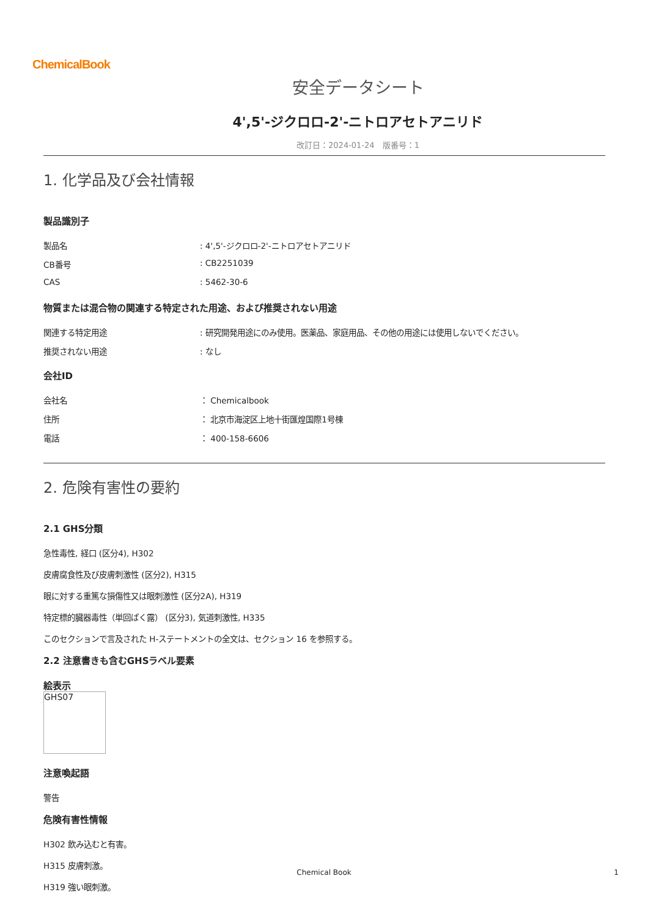ChemicalBook
安全データシート
4',5'-ジクロロ-2'-ニトロアセトアニリド
改訂日：2024-01-24　版番号：1
1. 化学品及び会社情報
製品識別子
製品名: 4',5'-ジクロロ-2'-ニトロアセトアニリド
CB番号: CB2251039
CAS: 5462-30-6
物質または混合物の関連する特定された用途、および推奨されない用途
関連する特定用途: 研究開発用途にのみ使用。医薬品、家庭用品、その他の用途には使用しないでください。
推奨されない用途: なし
会社ID
会社名 ： Chemicalbook
住所 ： 北京市海淀区上地十街匯煌国際1号棟
電話 ： 400-158-6606
2. 危険有害性の要約
2.1 GHS分類
急性毒性, 経口 (区分4), H302
皮膚腐食性及び皮膚刺激性 (区分2), H315
眼に対する重篤な損傷性又は眼刺激性 (区分2A), H319
特定標的臓器毒性（単回ばく露） (区分3), 気道刺激性, H335
このセクションで言及された H-ステートメントの全文は、セクション 16 を参照する。
2.2 注意書きも含むGHSラベル要素
絵表示
GHS07
注意喚起語
警告
危険有害性情報
H302 飲み込むと有害。
H315 皮膚刺激。
H319 強い眼刺激。
Chemical Book 1